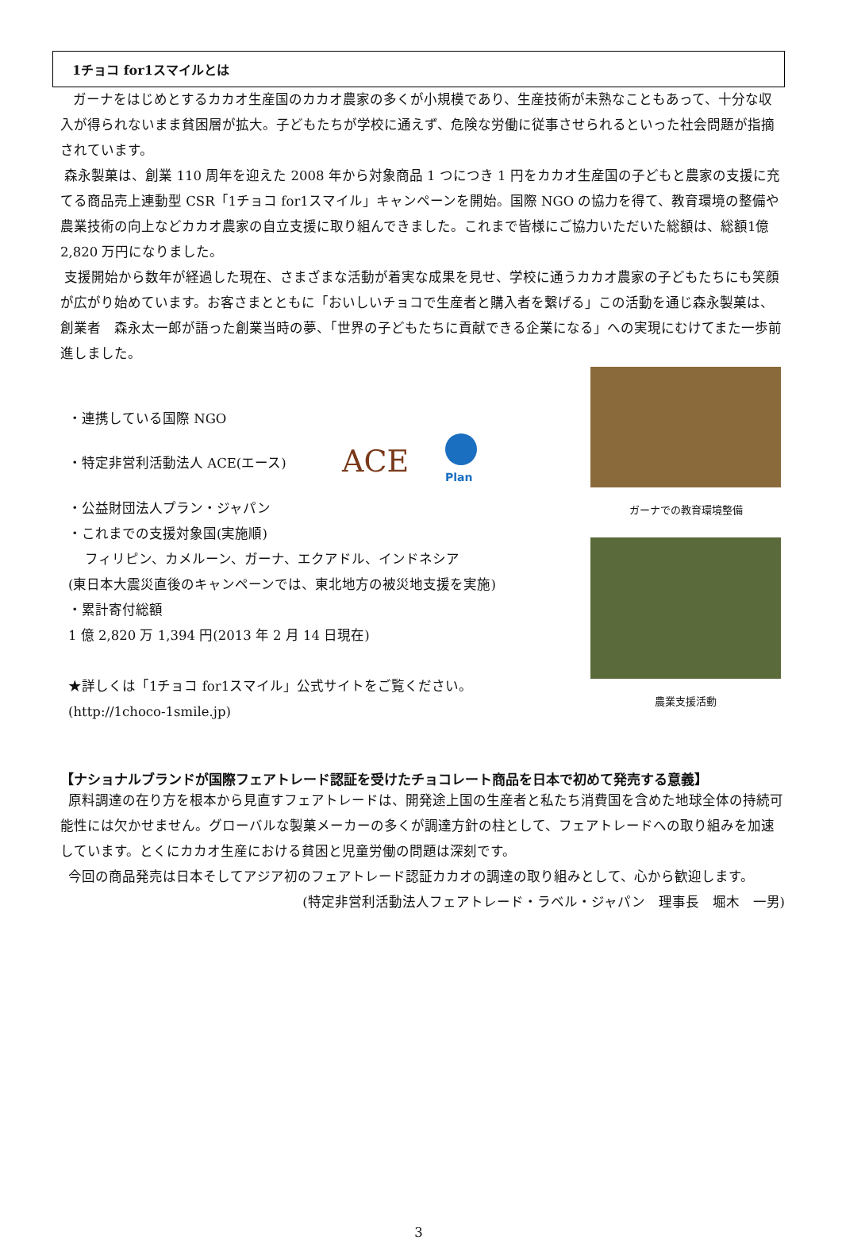1チョコ for1スマイルとは
ガーナをはじめとするカカオ生産国のカカオ農家の多くが小規模であり、生産技術が未熟なこともあって、十分な収入が得られないまま貧困層が拡大。子どもたちが学校に通えず、危険な労働に従事させられるといった社会問題が指摘されています。
森永製菓は、創業 110 周年を迎えた 2008 年から対象商品 1 つにつき 1 円をカカオ生産国の子どもと農家の支援に充てる商品売上連動型 CSR「1チョコ for1スマイル」キャンペーンを開始。国際 NGO の協力を得て、教育環境の整備や農業技術の向上などカカオ農家の自立支援に取り組んできました。これまで皆様にご協力いただいた総額は、総額1億 2,820 万円になりました。
支援開始から数年が経過した現在、さまざまな活動が着実な成果を見せ、学校に通うカカオ農家の子どもたちにも笑顔が広がり始めています。お客さまとともに「おいしいチョコで生産者と購入者を繋げる」この活動を通じ森永製菓は、創業者　森永太一郎が語った創業当時の夢、「世界の子どもたちに貢献できる企業になる」への実現にむけてまた一歩前進しました。
・連携している国際 NGO
・特定非営利活動法人 ACE(エース)
ACE
Plan
・公益財団法人プラン・ジャパン
・これまでの支援対象国(実施順)
フィリピン、カメルーン、ガーナ、エクアドル、インドネシア
(東日本大震災直後のキャンペーンでは、東北地方の被災地支援を実施)
・累計寄付総額
1 億 2,820 万 1,394 円(2013 年 2 月 14 日現在)
★詳しくは「1チョコ for1スマイル」公式サイトをご覧ください。
(http://1choco-1smile.jp)
ガーナでの教育環境整備
農業支援活動
【ナショナルブランドが国際フェアトレード認証を受けたチョコレート商品を日本で初めて発売する意義】
原料調達の在り方を根本から見直すフェアトレードは、開発途上国の生産者と私たち消費国を含めた地球全体の持続可能性には欠かせません。グローバルな製菓メーカーの多くが調達方針の柱として、フェアトレードへの取り組みを加速しています。とくにカカオ生産における貧困と児童労働の問題は深刻です。
今回の商品発売は日本そしてアジア初のフェアトレード認証カカオの調達の取り組みとして、心から歓迎します。
(特定非営利活動法人フェアトレード・ラベル・ジャパン　理事長　堀木　一男)
3